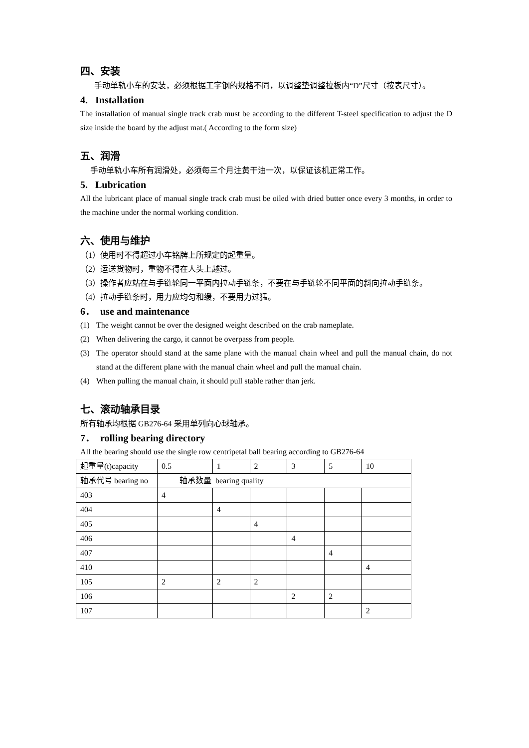四、安装
手动单轨小车的安装，必须根据工字钢的规格不同，以调整垫调整拉板内“D”尺寸（按表尺寸）。
4. Installation
The installation of manual single track crab must be according to the different T-steel specification to adjust the D size inside the board by the adjust mat.( According to the form size)
五、润滑
手动单轨小车所有润滑处，必须每三个月注黄干油一次，以保证该机正常工作。
5. Lubrication
All the lubricant place of manual single track crab must be oiled with dried butter once every 3 months, in order to the machine under the normal working condition.
六、使用与维护
（1）使用时不得超过小车铭牌上所规定的起重量。
（2）运送货物时，重物不得在人头上越过。
（3）操作者应站在与手链轮同一平面内拉动手链条，不要在与手链轮不同平面的斜向拉动手链条。
（4）拉动手链条时，用力应均匀和缓，不要用力过猛。
6． use and maintenance
(1) The weight cannot be over the designed weight described on the crab nameplate.
(2) When delivering the cargo, it cannot be overpass from people.
(3) The operator should stand at the same plane with the manual chain wheel and pull the manual chain, do not stand at the different plane with the manual chain wheel and pull the manual chain.
(4) When pulling the manual chain, it should pull stable rather than jerk.
七、滚动轴承目录
所有轴承均根据 GB276-64 采用单列向心球轴承。
7． rolling bearing directory
All the bearing should use the single row centripetal ball bearing according to GB276-64
| 起重量(t)capacity | 0.5 | 1 | 2 | 3 | 5 | 10 |
| 轴承代号 bearing no | 轴承数量 bearing quality | | | | | |
| 403 | 4 | | | | | |
| 404 | | 4 | | | | |
| 405 | | | 4 | | | |
| 406 | | | | 4 | | |
| 407 | | | | | 4 | |
| 410 | | | | | | 4 |
| 105 | 2 | 2 | 2 | | | |
| 106 | | | | 2 | 2 | |
| 107 | | | | | | 2 |